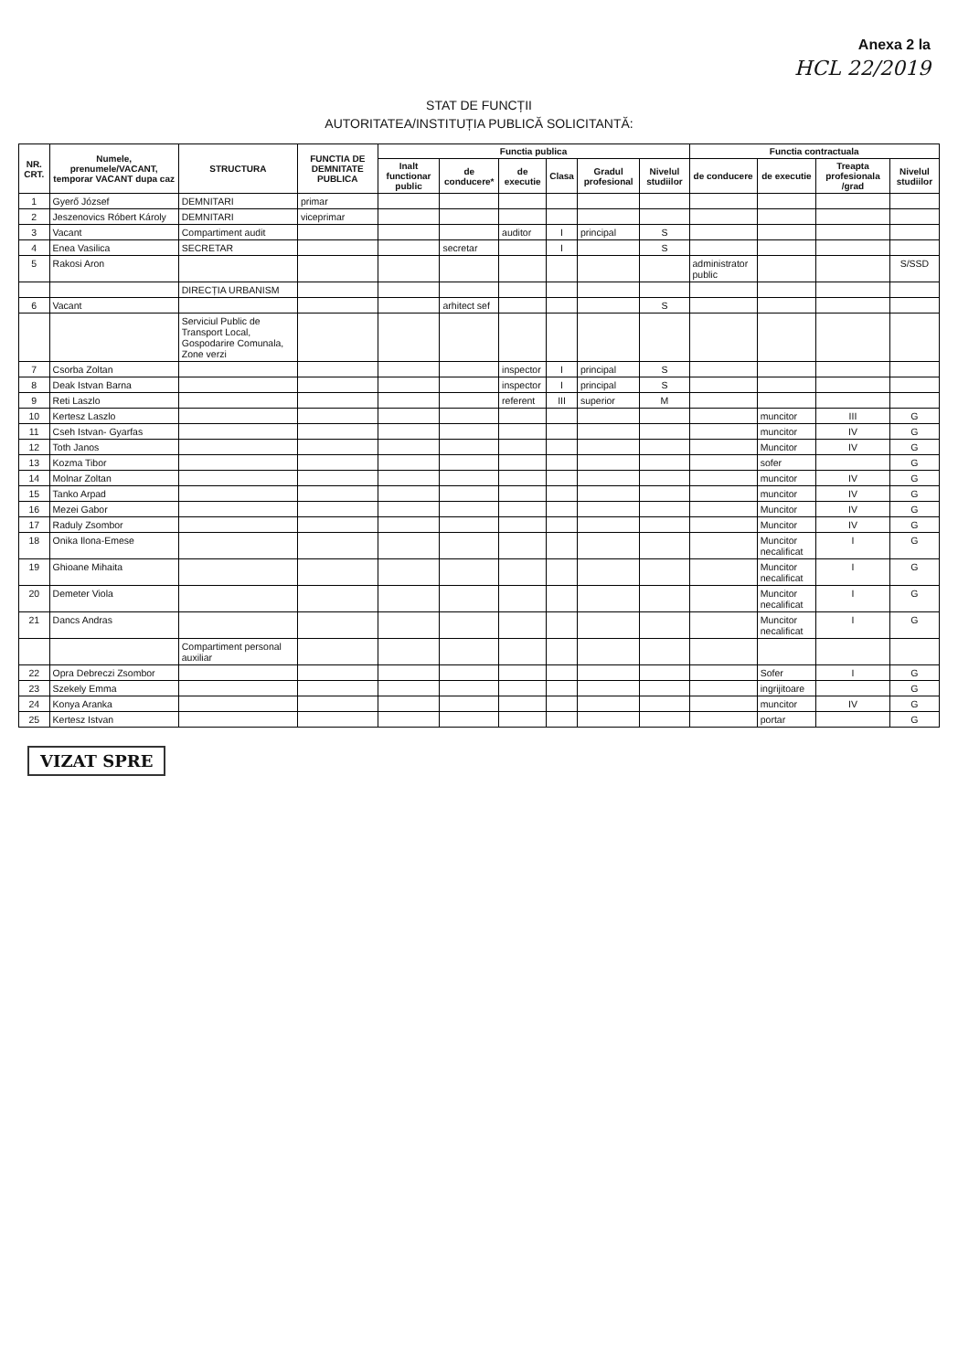Anexa 2 la
HCL 22/2019
STAT DE FUNCȚII
AUTORITATEA/INSTITUȚIA PUBLICĂ SOLICITANTĂ:
| NR. CRT. | Numele, prenumele/VACANT, temporar VACANT dupa caz | STRUCTURA | FUNCTIA DE DEMNITATE PUBLICA | Functia publica | | | | | | Functia contractuala | | | |
| --- | --- | --- | --- | --- | --- | --- | --- | --- | --- | --- | --- | --- | --- |
| | | | | Inalt functionar public | de conducere* | de executie | Clasa | Gradul profesional | Nivelul studiilor | de conducere | de executie | Treapta profesionala /grad | Nivelul studiilor |
| 1 | Gyerő József | DEMNITARI | primar | | | | | | | | | | |
| 2 | Jeszenovics Róbert Károly | DEMNITARI | viceprimar | | | | | | | | | | |
| 3 | Vacant | Compartiment audit | | | | auditor | I | principal | S | | | | |
| 4 | Enea Vasilica | SECRETAR | | | secretar | | I | | S | | | | |
| 5 | Rakosi Aron | | | | | | | | | administrator public | | | S/SSD |
| | | DIRECȚIA URBANISM | | | | | | | | | | | |
| 6 | Vacant | | | | arhitect sef | | | | S | | | | |
| | | Serviciul Public de Transport Local, Gospodarire Comunala, Zone verzi | | | | | | | | | | | |
| 7 | Csorba Zoltan | | | | | inspector | I | principal | S | | | | |
| 8 | Deak Istvan Barna | | | | | inspector | I | principal | S | | | | |
| 9 | Reti Laszlo | | | | | referent | III | superior | M | | | | |
| 10 | Kertesz Laszlo | | | | | | | | | | muncitor | III | G |
| 11 | Cseh Istvan- Gyarfas | | | | | | | | | | muncitor | IV | G |
| 12 | Toth Janos | | | | | | | | | | Muncitor | IV | G |
| 13 | Kozma Tibor | | | | | | | | | | sofer | | G |
| 14 | Molnar Zoltan | | | | | | | | | | muncitor | IV | G |
| 15 | Tanko Arpad | | | | | | | | | | muncitor | IV | G |
| 16 | Mezei Gabor | | | | | | | | | | Muncitor | IV | G |
| 17 | Raduly Zsombor | | | | | | | | | | Muncitor | IV | G |
| 18 | Onika Ilona-Emese | | | | | | | | | | Muncitor necalificat | I | G |
| 19 | Ghioane Mihaita | | | | | | | | | | Muncitor necalificat | I | G |
| 20 | Demeter Viola | | | | | | | | | | Muncitor necalificat | I | G |
| 21 | Dancs Andras | | | | | | | | | | Muncitor necalificat | I | G |
| | | Compartiment personal auxiliar | | | | | | | | | | | |
| 22 | Opra Debreczi Zsombor | | | | | | | | | | Sofer | I | G |
| 23 | Szekely Emma | | | | | | | | | | ingrijitoare | | G |
| 24 | Konya Aranka | | | | | | | | | | muncitor | IV | G |
| 25 | Kertesz Istvan | | | | | | | | | | portar | | G |
VIZAT SPRE